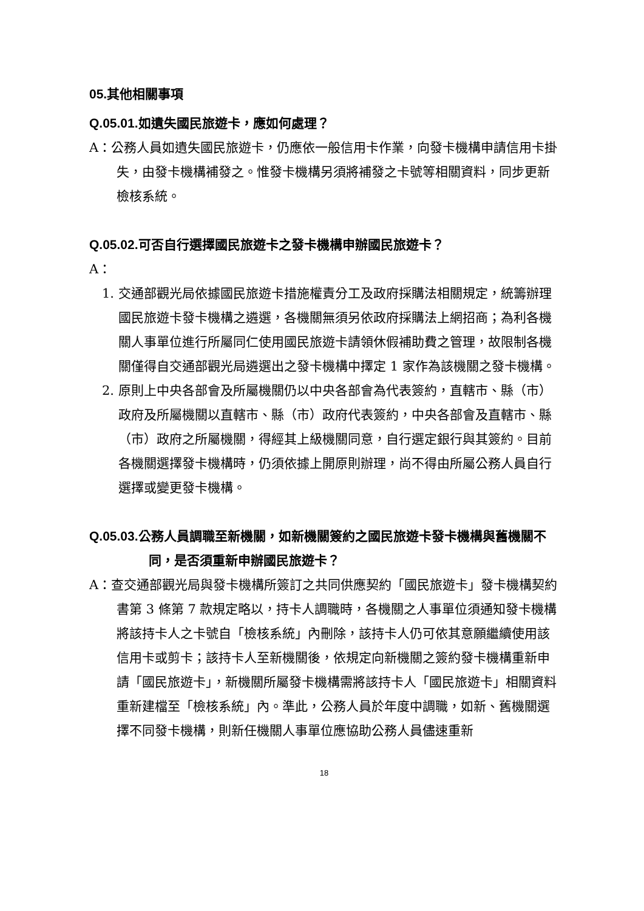05. 其他相關事項
Q.05.01. 如遺失國民旅遊卡，應如何處理？
A：公務人員如遺失國民旅遊卡，仍應依一般信用卡作業，向發卡機構申請信用卡掛失，由發卡機構補發之。惟發卡機構另須將補發之卡號等相關資料，同步更新檢核系統。
Q.05.02. 可否自行選擇國民旅遊卡之發卡機構申辦國民旅遊卡？
A：
1. 交通部觀光局依據國民旅遊卡措施權責分工及政府採購法相關規定，統籌辦理國民旅遊卡發卡機構之遴選，各機關無須另依政府採購法上網招商；為利各機關人事單位進行所屬同仁使用國民旅遊卡請領休假補助費之管理，故限制各機關僅得自交通部觀光局遴選出之發卡機構中擇定 1 家作為該機關之發卡機構。
2. 原則上中央各部會及所屬機關仍以中央各部會為代表簽約，直轄市、縣（市）政府及所屬機關以直轄市、縣（市）政府代表簽約，中央各部會及直轄市、縣（市）政府之所屬機關，得經其上級機關同意，自行選定銀行與其簽約。目前各機關選擇發卡機構時，仍須依據上開原則辦理，尚不得由所屬公務人員自行選擇或變更發卡機構。
Q.05.03. 公務人員調職至新機關，如新機關簽約之國民旅遊卡發卡機構與舊機關不同，是否須重新申辦國民旅遊卡？
A：查交通部觀光局與發卡機構所簽訂之共同供應契約「國民旅遊卡」發卡機構契約書第 3 條第 7 款規定略以，持卡人調職時，各機關之人事單位須通知發卡機構將該持卡人之卡號自「檢核系統」內刪除，該持卡人仍可依其意願繼續使用該信用卡或剪卡；該持卡人至新機關後，依規定向新機關之簽約發卡機構重新申請「國民旅遊卡」，新機關所屬發卡機構需將該持卡人「國民旅遊卡」相關資料重新建檔至「檢核系統」內。準此，公務人員於年度中調職，如新、舊機關選擇不同發卡機構，則新任機關人事單位應協助公務人員儘速重新
18